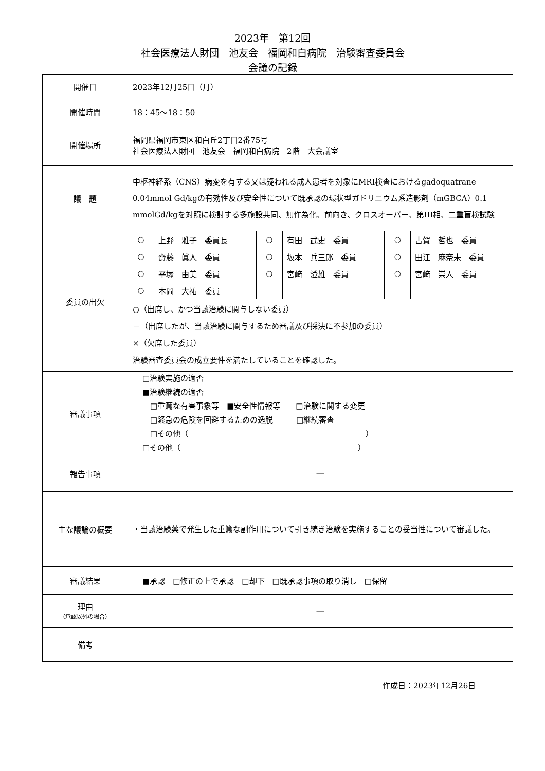2023年　第12回
社会医療法人財団　池友会　福岡和白病院　治験審査委員会
会議の記録
| 開催日 | 2023年12月25日（月） |
| 開催時間 | 18：45～18：50 |
| 開催場所 | 福岡県福岡市東区和白丘2丁目2番75号 社会医療法人財団 池友会 福岡和白病院 2階 大会議室 |
| 議 題 | 中枢神経系（CNS）病変を有する又は疑われる成人患者を対象にMRI検査におけるgadoquatrane 0.04mmol Gd/kgの有効性及び安全性について既承認の環状型ガドリニウム系造影剤（mGBCA）0.1 mmolGd/kgを対照に検討する多施設共同、無作為化、前向き、クロスオーバー、第III相、二重盲検試験 |
| 委員の出欠 | / ○ / 上野 雅子 委員長 / ○ / 有田 武史 委員 / ○ / 古賀 哲也 委員 / / ○ / 齋藤 眞人 委員 / ○ / 坂本 兵三郎 委員 / ○ / 田江 麻奈未 委員 / / ○ / 平塚 由美 委員 / ○ / 宮﨑 澄雄 委員 / ○ / 宮﨑 崇人 委員 / / ○ / 本岡 大祐 委員 / / / / / ○（出席し、かつ当該治験に関与しない委員） －（出席したが、当該治験に関与するため審議及び採決に不参加の委員） ×（欠席した委員） 治験審査委員会の成立要件を満たしていることを確認した。 |
| 審議事項 | □治験実施の適否 ■治験継続の適否 □重篤な有害事象等 ■安全性情報等 □治験に関する変更 □緊急の危険を回避するための逸脱 □継続審査 □その他（ ） □その他（ ） |
| 報告事項 | ― |
| 主な議論の概要 | ・当該治験薬で発生した重篤な副作用について引き続き治験を実施することの妥当性について審議した。 |
| 審議結果 | ■承認 □修正の上で承認 □却下 □既承認事項の取り消し □保留 |
| 理由 （承認以外の場合） | ― |
| 備考 | |
作成日：2023年12月26日